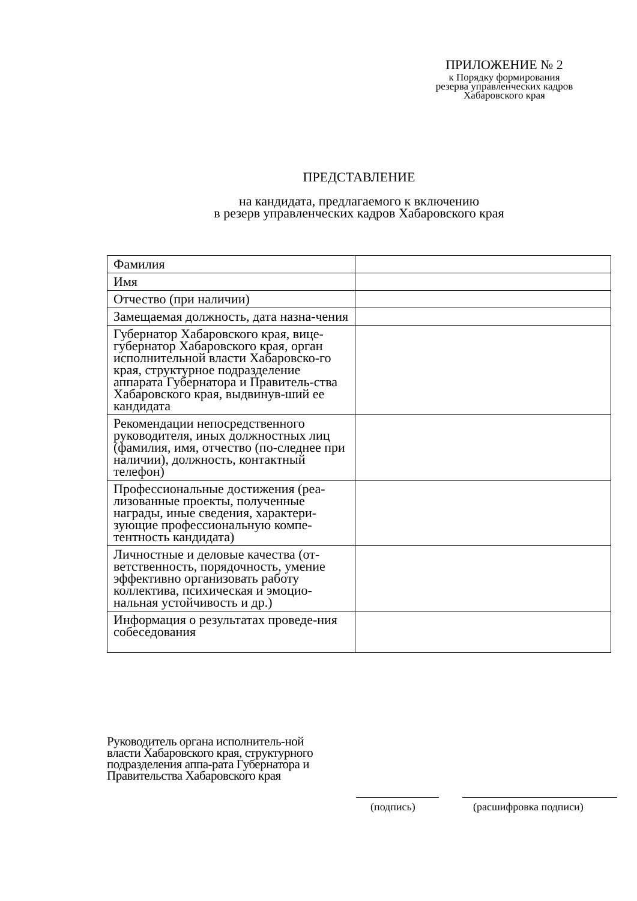ПРИЛОЖЕНИЕ № 2
к Порядку формирования
резерва управленческих кадров
Хабаровского края
ПРЕДСТАВЛЕНИЕ
на кандидата, предлагаемого к включению
в резерв управленческих кадров Хабаровского края
| Фамилия | |
| Имя | |
| Отчество (при наличии) | |
| Замещаемая должность, дата назна-чения | |
| Губернатор Хабаровского края, вице-губернатор Хабаровского края, орган исполнительной власти Хабаровско-го края, структурное подразделение аппарата Губернатора и Правитель-ства Хабаровского края, выдвинув-ший ее кандидата | |
| Рекомендации непосредственного руководителя, иных должностных лиц (фамилия, имя, отчество (по-следнее при наличии), должность, контактный телефон) | |
| Профессиональные достижения (реа-лизованные проекты, полученные награды, иные сведения, характери-зующие профессиональную компе-тентность кандидата) | |
| Личностные и деловые качества (от-ветственность, порядочность, умение эффективно организовать работу коллектива, психическая и эмоцио-нальная устойчивость и др.) | |
| Информация о результатах проведе-ния собеседования | |
Руководитель органа исполнитель-ной власти Хабаровского края, структурного подразделения аппа-рата Губернатора и Правительства Хабаровского края
(подпись) (расшифровка подписи)